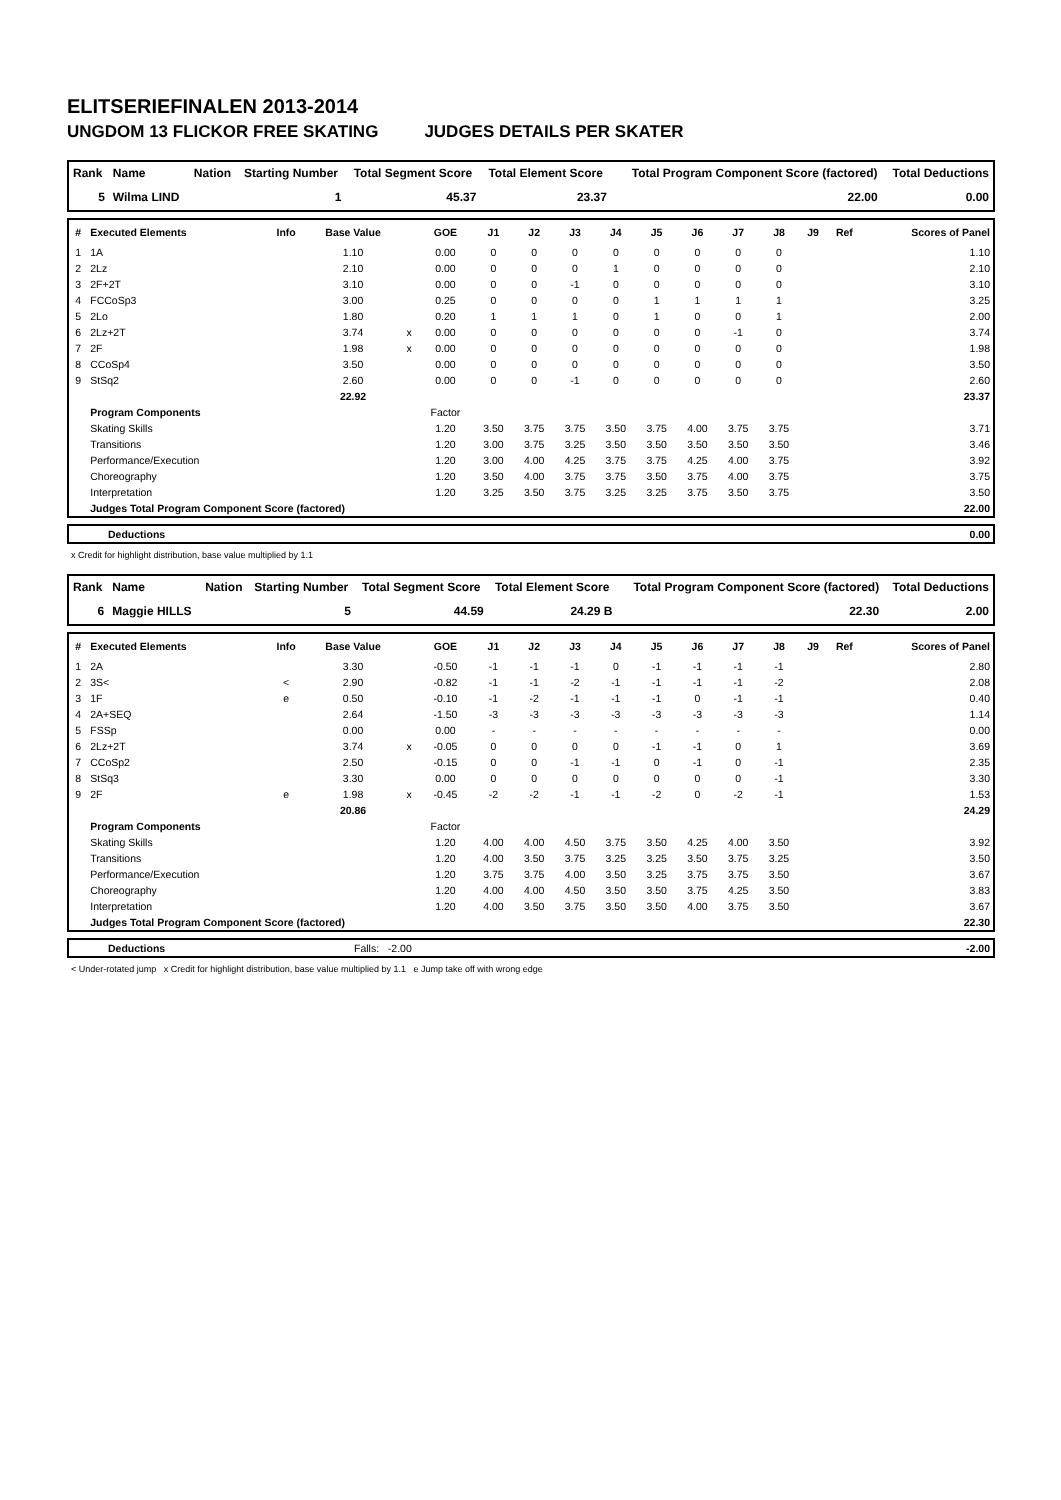ELITSERIEFINALEN 2013-2014
UNGDOM 13 FLICKOR FREE SKATING JUDGES DETAILS PER SKATER
| Rank | Name | Nation | Starting Number | Total Segment Score | Total Element Score | Total Program Component Score (factored) | Total Deductions |
| --- | --- | --- | --- | --- | --- | --- | --- |
| 5 | Wilma LIND | | 1 | 45.37 | 23.37 | 22.00 | 0.00 |
| # | Executed Elements | Info | Base Value | | GOE | J1 | J2 | J3 | J4 | J5 | J6 | J7 | J8 | J9 | Ref | Scores of Panel |
| --- | --- | --- | --- | --- | --- | --- | --- | --- | --- | --- | --- | --- | --- | --- | --- | --- |
| 1 | 1A | | 1.10 | | 0.00 | 0 | 0 | 0 | 0 | 0 | 0 | 0 | 0 | | | 1.10 |
| 2 | 2Lz | | 2.10 | | 0.00 | 0 | 0 | 0 | 1 | 0 | 0 | 0 | 0 | | | 2.10 |
| 3 | 2F+2T | | 3.10 | | 0.00 | 0 | 0 | -1 | 0 | 0 | 0 | 0 | 0 | | | 3.10 |
| 4 | FCCoSp3 | | 3.00 | | 0.25 | 0 | 0 | 0 | 0 | 1 | 1 | 1 | 1 | | | 3.25 |
| 5 | 2Lo | | 1.80 | | 0.20 | 1 | 1 | 1 | 0 | 1 | 0 | 0 | 1 | | | 2.00 |
| 6 | 2Lz+2T | | 3.74 | x | 0.00 | 0 | 0 | 0 | 0 | 0 | 0 | -1 | 0 | | | 3.74 |
| 7 | 2F | | 1.98 | x | 0.00 | 0 | 0 | 0 | 0 | 0 | 0 | 0 | 0 | | | 1.98 |
| 8 | CCoSp4 | | 3.50 | | 0.00 | 0 | 0 | 0 | 0 | 0 | 0 | 0 | 0 | | | 3.50 |
| 9 | StSq2 | | 2.60 | | 0.00 | 0 | 0 | -1 | 0 | 0 | 0 | 0 | 0 | | | 2.60 |
| | | | 22.92 | | | | | | | | | | | | | 23.37 |
| | Program Components | | | | Factor | | | | | | | | | | | |
| | Skating Skills | | | | 1.20 | 3.50 | 3.75 | 3.75 | 3.50 | 3.75 | 4.00 | 3.75 | 3.75 | | | 3.71 |
| | Transitions | | | | 1.20 | 3.00 | 3.75 | 3.25 | 3.50 | 3.50 | 3.50 | 3.50 | 3.50 | | | 3.46 |
| | Performance/Execution | | | | 1.20 | 3.00 | 4.00 | 4.25 | 3.75 | 3.75 | 4.25 | 4.00 | 3.75 | | | 3.92 |
| | Choreography | | | | 1.20 | 3.50 | 4.00 | 3.75 | 3.75 | 3.50 | 3.75 | 4.00 | 3.75 | | | 3.75 |
| | Interpretation | | | | 1.20 | 3.25 | 3.50 | 3.75 | 3.25 | 3.25 | 3.75 | 3.50 | 3.75 | | | 3.50 |
| | Judges Total Program Component Score (factored) | | | | | | | | | | | | | | | 22.00 |
| | Deductions | 0.00 |
x Credit for highlight distribution, base value multiplied by 1.1
| Rank | Name | Nation | Starting Number | Total Segment Score | Total Element Score | Total Program Component Score (factored) | Total Deductions |
| --- | --- | --- | --- | --- | --- | --- | --- |
| 6 | Maggie HILLS | | 5 | 44.59 | 24.29 B | 22.30 | 2.00 |
| # | Executed Elements | Info | Base Value | | GOE | J1 | J2 | J3 | J4 | J5 | J6 | J7 | J8 | J9 | Ref | Scores of Panel |
| --- | --- | --- | --- | --- | --- | --- | --- | --- | --- | --- | --- | --- | --- | --- | --- | --- |
| 1 | 2A | | 3.30 | | -0.50 | -1 | -1 | -1 | 0 | -1 | -1 | -1 | -1 | | | 2.80 |
| 2 | 3S< | < | 2.90 | | -0.82 | -1 | -1 | -2 | -1 | -1 | -1 | -1 | -2 | | | 2.08 |
| 3 | 1F | e | 0.50 | | -0.10 | -1 | -2 | -1 | -1 | -1 | 0 | -1 | -1 | | | 0.40 |
| 4 | 2A+SEQ | | 2.64 | | -1.50 | -3 | -3 | -3 | -3 | -3 | -3 | -3 | -3 | | | 1.14 |
| 5 | FSSp | | 0.00 | | 0.00 | - | - | - | - | - | - | - | - | | | 0.00 |
| 6 | 2Lz+2T | | 3.74 | x | -0.05 | 0 | 0 | 0 | 0 | -1 | -1 | 0 | 1 | | | 3.69 |
| 7 | CCoSp2 | | 2.50 | | -0.15 | 0 | 0 | -1 | -1 | 0 | -1 | 0 | -1 | | | 2.35 |
| 8 | StSq3 | | 3.30 | | 0.00 | 0 | 0 | 0 | 0 | 0 | 0 | 0 | -1 | | | 3.30 |
| 9 | 2F | e | 1.98 | x | -0.45 | -2 | -2 | -1 | -1 | -2 | 0 | -2 | -1 | | | 1.53 |
| | | | 20.86 | | | | | | | | | | | | | 24.29 |
| | Program Components | | | | Factor | | | | | | | | | | | |
| | Skating Skills | | | | 1.20 | 4.00 | 4.00 | 4.50 | 3.75 | 3.50 | 4.25 | 4.00 | 3.50 | | | 3.92 |
| | Transitions | | | | 1.20 | 4.00 | 3.50 | 3.75 | 3.25 | 3.25 | 3.50 | 3.75 | 3.25 | | | 3.50 |
| | Performance/Execution | | | | 1.20 | 3.75 | 3.75 | 4.00 | 3.50 | 3.25 | 3.75 | 3.75 | 3.50 | | | 3.67 |
| | Choreography | | | | 1.20 | 4.00 | 4.00 | 4.50 | 3.50 | 3.50 | 3.75 | 4.25 | 3.50 | | | 3.83 |
| | Interpretation | | | | 1.20 | 4.00 | 3.50 | 3.75 | 3.50 | 3.50 | 4.00 | 3.75 | 3.50 | | | 3.67 |
| | Judges Total Program Component Score (factored) | | | | | | | | | | | | | | | 22.30 |
| | Deductions | Falls: -2.00 | -2.00 |
< Under-rotated jump x Credit for highlight distribution, base value multiplied by 1.1 e Jump take off with wrong edge